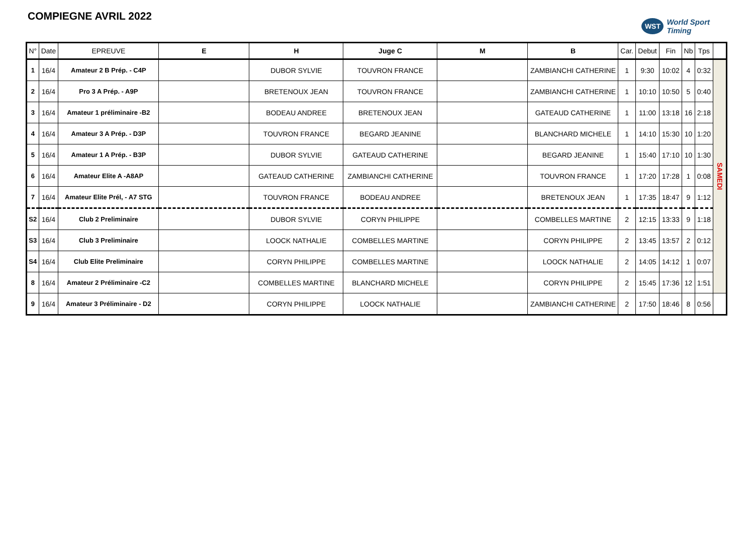COMPIEGNE AVRIL 2022
WST World Sport
Timing
| N° | Date | EPREUVE | E | H | Juge C | M | B | Car. | Debut | Fin | Nb | Tps | |
| --- | --- | --- | --- | --- | --- | --- | --- | --- | --- | --- | --- | --- | --- |
| 1 | 16/4 | Amateur 2 B Prép. - C4P | | DUBOR SYLVIE | TOUVRON FRANCE | | ZAMBIANCHI CATHERINE | 1 | 9:30 | 10:02 | 4 | 0:32 | SAMEDI |
| 2 | 16/4 | Pro 3 A Prép. - A9P | | BRETENOUX JEAN | TOUVRON FRANCE | | ZAMBIANCHI CATHERINE | 1 | 10:10 | 10:50 | 5 | 0:40 | |
| 3 | 16/4 | Amateur 1 préliminaire -B2 | | BODEAU ANDREE | BRETENOUX JEAN | | GATEAUD CATHERINE | 1 | 11:00 | 13:18 | 16 | 2:18 | |
| 4 | 16/4 | Amateur 3 A Prép. - D3P | | TOUVRON FRANCE | BEGARD JEANINE | | BLANCHARD MICHELE | 1 | 14:10 | 15:30 | 10 | 1:20 | |
| 5 | 16/4 | Amateur 1 A Prép. - B3P | | DUBOR SYLVIE | GATEAUD CATHERINE | | BEGARD JEANINE | 1 | 15:40 | 17:10 | 10 | 1:30 | |
| 6 | 16/4 | Amateur Elite A -A8AP | | GATEAUD CATHERINE | ZAMBIANCHI CATHERINE | | TOUVRON FRANCE | 1 | 17:20 | 17:28 | 1 | 0:08 | |
| 7 | 16/4 | Amateur Elite Prél, - A7 STG | | TOUVRON FRANCE | BODEAU ANDREE | | BRETENOUX JEAN | 1 | 17:35 | 18:47 | 9 | 1:12 | |
| S2 | 16/4 | Club 2 Preliminaire | | DUBOR SYLVIE | CORYN PHILIPPE | | COMBELLES MARTINE | 2 | 12:15 | 13:33 | 9 | 1:18 | |
| S3 | 16/4 | Club 3 Preliminaire | | LOOCK NATHALIE | COMBELLES MARTINE | | CORYN PHILIPPE | 2 | 13:45 | 13:57 | 2 | 0:12 | |
| S4 | 16/4 | Club Elite Preliminaire | | CORYN PHILIPPE | COMBELLES MARTINE | | LOOCK NATHALIE | 2 | 14:05 | 14:12 | 1 | 0:07 | |
| 8 | 16/4 | Amateur 2 Préliminaire -C2 | | COMBELLES MARTINE | BLANCHARD MICHELE | | CORYN PHILIPPE | 2 | 15:45 | 17:36 | 12 | 1:51 | |
| 9 | 16/4 | Amateur 3 Préliminaire - D2 | | CORYN PHILIPPE | LOOCK NATHALIE | | ZAMBIANCHI CATHERINE | 2 | 17:50 | 18:46 | 8 | 0:56 | |